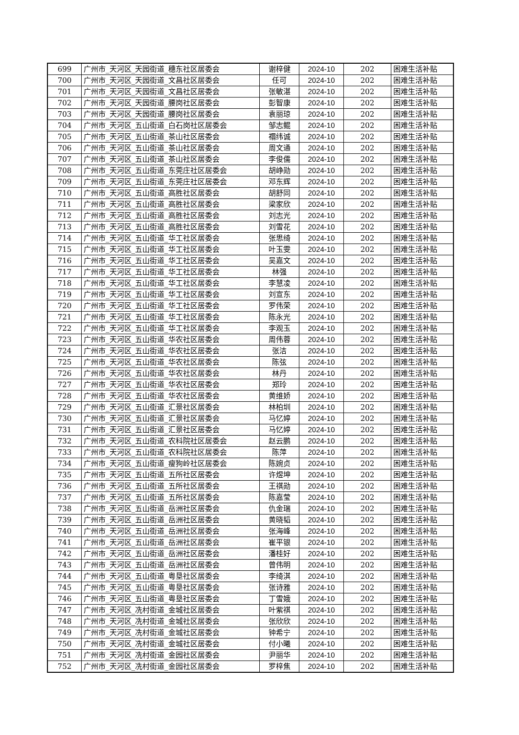| 699 | 广州市_天河区_天园街道_穗东社区居委会 | 谢梓健 | 2024-10 | 202 | 困难生活补贴 |
| 700 | 广州市_天河区_天园街道_文昌社区居委会 | 任可 | 2024-10 | 202 | 困难生活补贴 |
| 701 | 广州市_天河区_天园街道_文昌社区居委会 | 张敏湛 | 2024-10 | 202 | 困难生活补贴 |
| 702 | 广州市_天河区_天园街道_腰岗社区居委会 | 彭智康 | 2024-10 | 202 | 困难生活补贴 |
| 703 | 广州市_天河区_天园街道_腰岗社区居委会 | 袁丽琼 | 2024-10 | 202 | 困难生活补贴 |
| 704 | 广州市_天河区_五山街道_白石岗社区居委会 | 邹志鲲 | 2024-10 | 202 | 困难生活补贴 |
| 705 | 广州市_天河区_五山街道_茶山社区居委会 | 禤纬诚 | 2024-10 | 202 | 困难生活补贴 |
| 706 | 广州市_天河区_五山街道_茶山社区居委会 | 周文通 | 2024-10 | 202 | 困难生活补贴 |
| 707 | 广州市_天河区_五山街道_茶山社区居委会 | 李俊儒 | 2024-10 | 202 | 困难生活补贴 |
| 708 | 广州市_天河区_五山街道_东莞庄社区居委会 | 胡峥勋 | 2024-10 | 202 | 困难生活补贴 |
| 709 | 广州市_天河区_五山街道_东莞庄社区居委会 | 邓东辉 | 2024-10 | 202 | 困难生活补贴 |
| 710 | 广州市_天河区_五山街道_高胜社区居委会 | 胡舒同 | 2024-10 | 202 | 困难生活补贴 |
| 711 | 广州市_天河区_五山街道_高胜社区居委会 | 梁家欣 | 2024-10 | 202 | 困难生活补贴 |
| 712 | 广州市_天河区_五山街道_高胜社区居委会 | 刘志光 | 2024-10 | 202 | 困难生活补贴 |
| 713 | 广州市_天河区_五山街道_高胜社区居委会 | 刘雪花 | 2024-10 | 202 | 困难生活补贴 |
| 714 | 广州市_天河区_五山街道_华工社区居委会 | 张思绮 | 2024-10 | 202 | 困难生活补贴 |
| 715 | 广州市_天河区_五山街道_华工社区居委会 | 叶玉雯 | 2024-10 | 202 | 困难生活补贴 |
| 716 | 广州市_天河区_五山街道_华工社区居委会 | 吴嘉文 | 2024-10 | 202 | 困难生活补贴 |
| 717 | 广州市_天河区_五山街道_华工社区居委会 | 林强 | 2024-10 | 202 | 困难生活补贴 |
| 718 | 广州市_天河区_五山街道_华工社区居委会 | 李慧凌 | 2024-10 | 202 | 困难生活补贴 |
| 719 | 广州市_天河区_五山街道_华工社区居委会 | 刘宣东 | 2024-10 | 202 | 困难生活补贴 |
| 720 | 广州市_天河区_五山街道_华工社区居委会 | 罗伟荣 | 2024-10 | 202 | 困难生活补贴 |
| 721 | 广州市_天河区_五山街道_华工社区居委会 | 陈永光 | 2024-10 | 202 | 困难生活补贴 |
| 722 | 广州市_天河区_五山街道_华工社区居委会 | 李观玉 | 2024-10 | 202 | 困难生活补贴 |
| 723 | 广州市_天河区_五山街道_华农社区居委会 | 周伟蓉 | 2024-10 | 202 | 困难生活补贴 |
| 724 | 广州市_天河区_五山街道_华农社区居委会 | 张洁 | 2024-10 | 202 | 困难生活补贴 |
| 725 | 广州市_天河区_五山街道_华农社区居委会 | 陈弦 | 2024-10 | 202 | 困难生活补贴 |
| 726 | 广州市_天河区_五山街道_华农社区居委会 | 林丹 | 2024-10 | 202 | 困难生活补贴 |
| 727 | 广州市_天河区_五山街道_华农社区居委会 | 郑玲 | 2024-10 | 202 | 困难生活补贴 |
| 728 | 广州市_天河区_五山街道_华农社区居委会 | 黄维娇 | 2024-10 | 202 | 困难生活补贴 |
| 729 | 广州市_天河区_五山街道_汇景社区居委会 | 林柏圳 | 2024-10 | 202 | 困难生活补贴 |
| 730 | 广州市_天河区_五山街道_汇景社区居委会 | 马忆婷 | 2024-10 | 202 | 困难生活补贴 |
| 731 | 广州市_天河区_五山街道_汇景社区居委会 | 马忆婷 | 2024-10 | 202 | 困难生活补贴 |
| 732 | 广州市_天河区_五山街道_农科院社区居委会 | 赵云鹏 | 2024-10 | 202 | 困难生活补贴 |
| 733 | 广州市_天河区_五山街道_农科院社区居委会 | 陈萍 | 2024-10 | 202 | 困难生活补贴 |
| 734 | 广州市_天河区_五山街道_瘦狗岭社区居委会 | 陈婉贞 | 2024-10 | 202 | 困难生活补贴 |
| 735 | 广州市_天河区_五山街道_五所社区居委会 | 许煜坤 | 2024-10 | 202 | 困难生活补贴 |
| 736 | 广州市_天河区_五山街道_五所社区居委会 | 王祺勋 | 2024-10 | 202 | 困难生活补贴 |
| 737 | 广州市_天河区_五山街道_五所社区居委会 | 陈嘉莹 | 2024-10 | 202 | 困难生活补贴 |
| 738 | 广州市_天河区_五山街道_岳洲社区居委会 | 仇金瑞 | 2024-10 | 202 | 困难生活补贴 |
| 739 | 广州市_天河区_五山街道_岳洲社区居委会 | 黄晓韬 | 2024-10 | 202 | 困难生活补贴 |
| 740 | 广州市_天河区_五山街道_岳洲社区居委会 | 张海峰 | 2024-10 | 202 | 困难生活补贴 |
| 741 | 广州市_天河区_五山街道_岳洲社区居委会 | 崔平银 | 2024-10 | 202 | 困难生活补贴 |
| 742 | 广州市_天河区_五山街道_岳洲社区居委会 | 潘桂好 | 2024-10 | 202 | 困难生活补贴 |
| 743 | 广州市_天河区_五山街道_岳洲社区居委会 | 曾伟明 | 2024-10 | 202 | 困难生活补贴 |
| 744 | 广州市_天河区_五山街道_粤垦社区居委会 | 李绮淇 | 2024-10 | 202 | 困难生活补贴 |
| 745 | 广州市_天河区_五山街道_粤垦社区居委会 | 张诗雅 | 2024-10 | 202 | 困难生活补贴 |
| 746 | 广州市_天河区_五山街道_粤垦社区居委会 | 丁雪娥 | 2024-10 | 202 | 困难生活补贴 |
| 747 | 广州市_天河区_冼村街道_金城社区居委会 | 叶紫祺 | 2024-10 | 202 | 困难生活补贴 |
| 748 | 广州市_天河区_冼村街道_金城社区居委会 | 张欣欣 | 2024-10 | 202 | 困难生活补贴 |
| 749 | 广州市_天河区_冼村街道_金城社区居委会 | 钟希宁 | 2024-10 | 202 | 困难生活补贴 |
| 750 | 广州市_天河区_冼村街道_金城社区居委会 | 付小曦 | 2024-10 | 202 | 困难生活补贴 |
| 751 | 广州市_天河区_冼村街道_金园社区居委会 | 尹丽华 | 2024-10 | 202 | 困难生活补贴 |
| 752 | 广州市_天河区_冼村街道_金园社区居委会 | 罗梓焦 | 2024-10 | 202 | 困难生活补贴 |